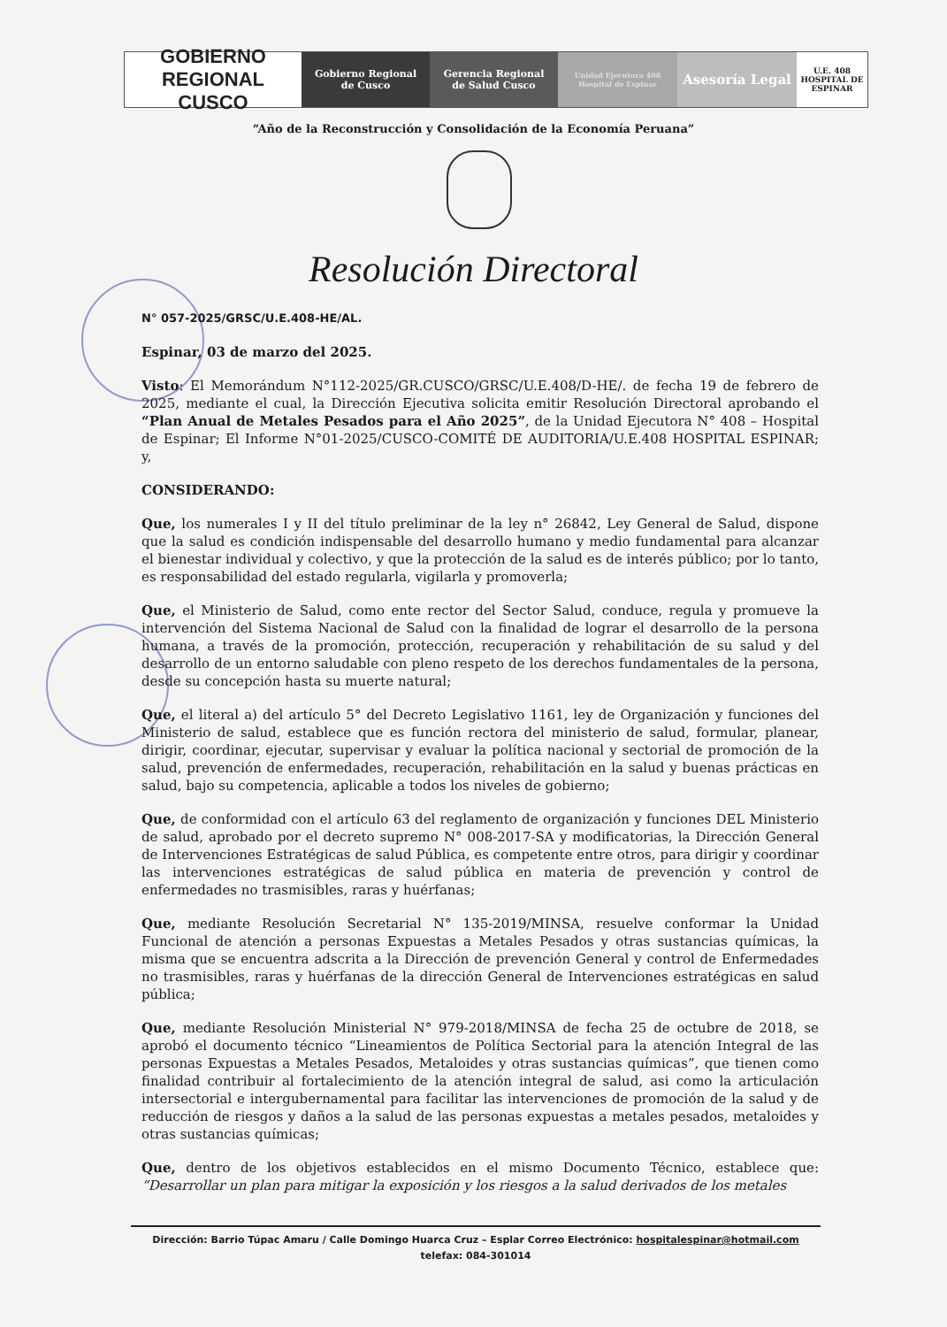GOBIERNO REGIONAL CUSCO Gobierno Regional
de Cusco
Gerencia Regional
de Salud Cusco
Unidad Ejecutora 408
Hospital de Espinar
Asesoría Legal U.E. 408 HOSPITAL DE ESPINAR
“Año de la Reconstrucción y Consolidación de la Economía Peruana”
Resolución Directoral
N° 057-2025/GRSC/U.E.408-HE/AL.
Espinar, 03 de marzo del 2025.
Visto: El Memorándum N°112-2025/GR.CUSCO/GRSC/U.E.408/D-HE/. de fecha 19 de febrero de 2025, mediante el cual, la Dirección Ejecutiva solicita emitir Resolución Directoral aprobando el “Plan Anual de Metales Pesados para el Año 2025”, de la Unidad Ejecutora N° 408 – Hospital de Espinar; El Informe N°01-2025/CUSCO-COMITÉ DE AUDITORIA/U.E.408 HOSPITAL ESPINAR; y,
CONSIDERANDO:
Que, los numerales I y II del título preliminar de la ley n° 26842, Ley General de Salud, dispone que la salud es condición indispensable del desarrollo humano y medio fundamental para alcanzar el bienestar individual y colectivo, y que la protección de la salud es de interés público; por lo tanto, es responsabilidad del estado regularla, vigilarla y promoverla;
Que, el Ministerio de Salud, como ente rector del Sector Salud, conduce, regula y promueve la intervención del Sistema Nacional de Salud con la finalidad de lograr el desarrollo de la persona humana, a través de la promoción, protección, recuperación y rehabilitación de su salud y del desarrollo de un entorno saludable con pleno respeto de los derechos fundamentales de la persona, desde su concepción hasta su muerte natural;
Que, el literal a) del artículo 5° del Decreto Legislativo 1161, ley de Organización y funciones del Ministerio de salud, establece que es función rectora del ministerio de salud, formular, planear, dirigir, coordinar, ejecutar, supervisar y evaluar la política nacional y sectorial de promoción de la salud, prevención de enfermedades, recuperación, rehabilitación en la salud y buenas prácticas en salud, bajo su competencia, aplicable a todos los niveles de gobierno;
Que, de conformidad con el artículo 63 del reglamento de organización y funciones DEL Ministerio de salud, aprobado por el decreto supremo N° 008-2017-SA y modificatorias, la Dirección General de Intervenciones Estratégicas de salud Pública, es competente entre otros, para dirigir y coordinar las intervenciones estratégicas de salud pública en materia de prevención y control de enfermedades no trasmisibles, raras y huérfanas;
Que, mediante Resolución Secretarial N° 135-2019/MINSA, resuelve conformar la Unidad Funcional de atención a personas Expuestas a Metales Pesados y otras sustancias químicas, la misma que se encuentra adscrita a la Dirección de prevención General y control de Enfermedades no trasmisibles, raras y huérfanas de la dirección General de Intervenciones estratégicas en salud pública;
Que, mediante Resolución Ministerial N° 979-2018/MINSA de fecha 25 de octubre de 2018, se aprobó el documento técnico “Lineamientos de Política Sectorial para la atención Integral de las personas Expuestas a Metales Pesados, Metaloides y otras sustancias químicas”, que tienen como finalidad contribuir al fortalecimiento de la atención integral de salud, asi como la articulación intersectorial e intergubernamental para facilitar las intervenciones de promoción de la salud y de reducción de riesgos y daños a la salud de las personas expuestas a metales pesados, metaloides y otras sustancias químicas;
Que, dentro de los objetivos establecidos en el mismo Documento Técnico, establece que: “Desarrollar un plan para mitigar la exposición y los riesgos a la salud derivados de los metales
Dirección: Barrio Túpac Amaru / Calle Domingo Huarca Cruz – Esplar Correo Electrónico: hospitalespinar@hotmail.com
telefax: 084-301014